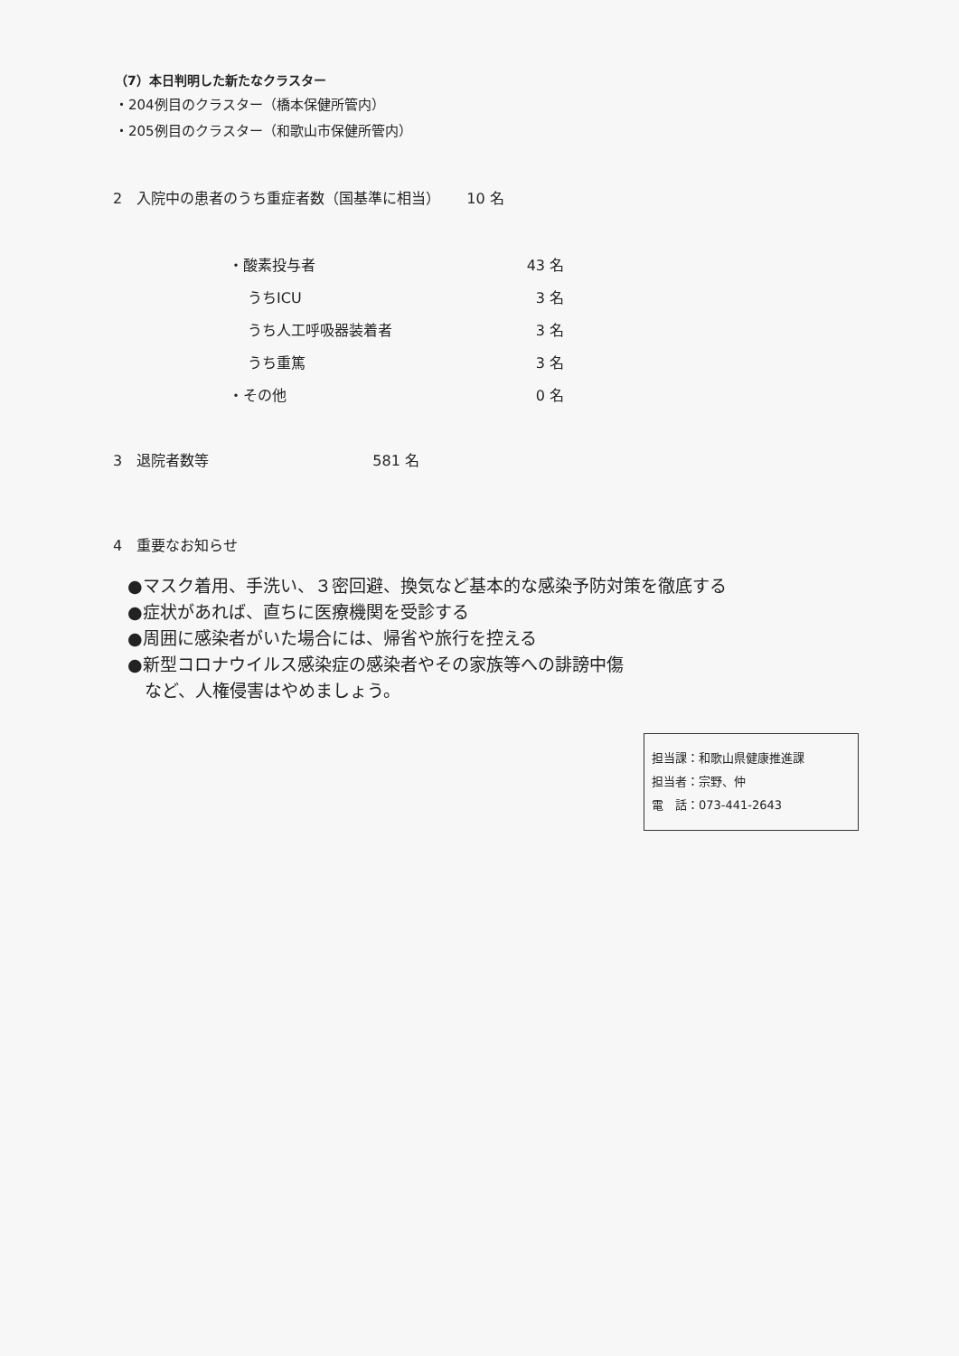（7）本日判明した新たなクラスター
・204例目のクラスター（橋本保健所管内）
・205例目のクラスター（和歌山市保健所管内）
2　入院中の患者のうち重症者数（国基準に相当）　　 10 名
| ・酸素投与者 | 43 名 |
| うちICU | 3 名 |
| うち人工呼吸器装着者 | 3 名 |
| うち重篤 | 3 名 |
| ・その他 | 0 名 |
3　退院者数等　　　　　　　　　　　 581 名
4　重要なお知らせ
●マスク着用、手洗い、３密回避、換気など基本的な感染予防対策を徹底する
●症状があれば、直ちに医療機関を受診する
●周囲に感染者がいた場合には、帰省や旅行を控える
●新型コロナウイルス感染症の感染者やその家族等への誹謗中傷
　など、人権侵害はやめましょう。
担当課：和歌山県健康推進課
担当者：宗野、仲
電　話：073-441-2643